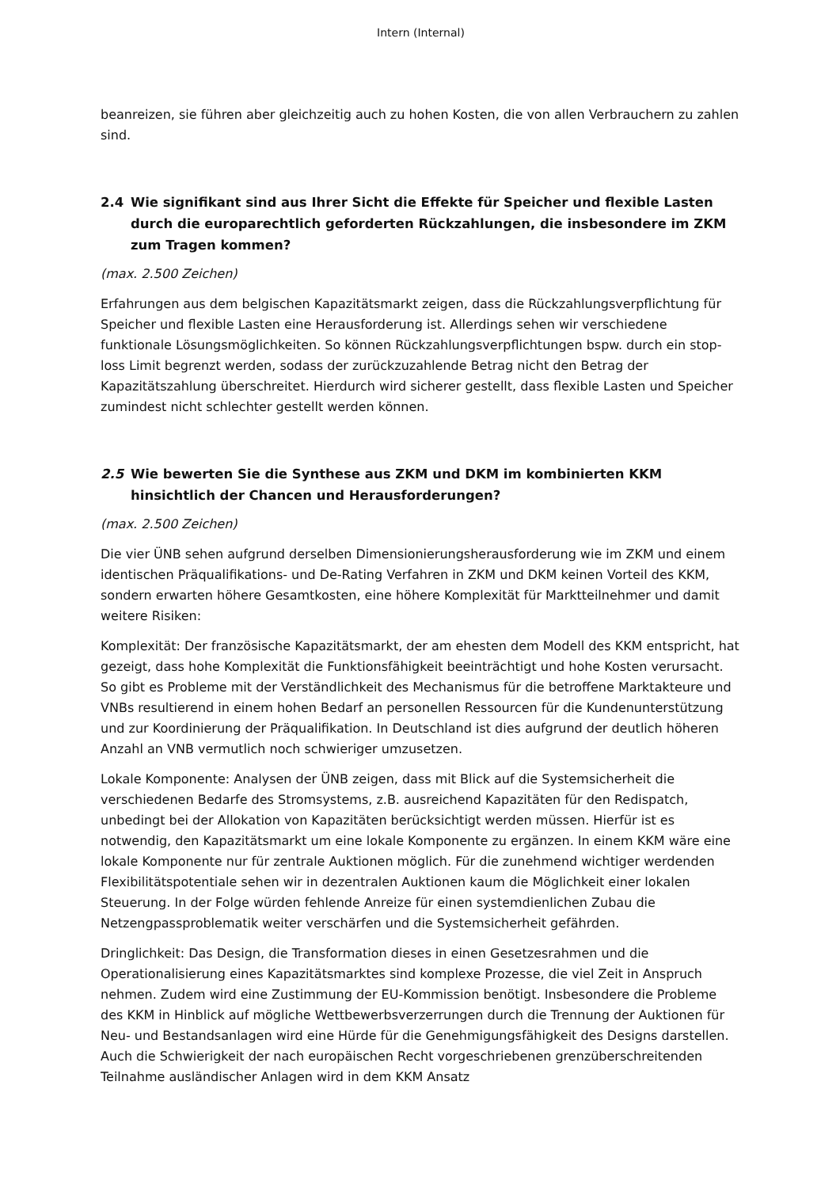Intern (Internal)
beanreizen, sie führen aber gleichzeitig auch zu hohen Kosten, die von allen Verbrauchern zu zahlen sind.
2.4 Wie signifikant sind aus Ihrer Sicht die Effekte für Speicher und flexible Lasten durch die europarechtlich geforderten Rückzahlungen, die insbesondere im ZKM zum Tragen kommen?
(max. 2.500 Zeichen)
Erfahrungen aus dem belgischen Kapazitätsmarkt zeigen, dass die Rückzahlungsverpflichtung für Speicher und flexible Lasten eine Herausforderung ist. Allerdings sehen wir verschiedene funktionale Lösungsmöglichkeiten. So können Rückzahlungsverpflichtungen bspw. durch ein stop-loss Limit begrenzt werden, sodass der zurückzuzahlende Betrag nicht den Betrag der Kapazitätszahlung überschreitet. Hierdurch wird sicherer gestellt, dass flexible Lasten und Speicher zumindest nicht schlechter gestellt werden können.
2.5 Wie bewerten Sie die Synthese aus ZKM und DKM im kombinierten KKM hinsichtlich der Chancen und Herausforderungen?
(max. 2.500 Zeichen)
Die vier ÜNB sehen aufgrund derselben Dimensionierungsherausforderung wie im ZKM und einem identischen Präqualifikations- und De-Rating Verfahren in ZKM und DKM keinen Vorteil des KKM, sondern erwarten höhere Gesamtkosten, eine höhere Komplexität für Marktteilnehmer und damit weitere Risiken:
Komplexität: Der französische Kapazitätsmarkt, der am ehesten dem Modell des KKM entspricht, hat gezeigt, dass hohe Komplexität die Funktionsfähigkeit beeinträchtigt und hohe Kosten verursacht. So gibt es Probleme mit der Verständlichkeit des Mechanismus für die betroffene Marktakteure und VNBs resultierend in einem hohen Bedarf an personellen Ressourcen für die Kundenunterstützung und zur Koordinierung der Präqualifikation. In Deutschland ist dies aufgrund der deutlich höheren Anzahl an VNB vermutlich noch schwieriger umzusetzen.
Lokale Komponente: Analysen der ÜNB zeigen, dass mit Blick auf die Systemsicherheit die verschiedenen Bedarfe des Stromsystems, z.B. ausreichend Kapazitäten für den Redispatch, unbedingt bei der Allokation von Kapazitäten berücksichtigt werden müssen. Hierfür ist es notwendig, den Kapazitätsmarkt um eine lokale Komponente zu ergänzen. In einem KKM wäre eine lokale Komponente nur für zentrale Auktionen möglich. Für die zunehmend wichtiger werdenden Flexibilitätspotentiale sehen wir in dezentralen Auktionen kaum die Möglichkeit einer lokalen Steuerung. In der Folge würden fehlende Anreize für einen systemdienlichen Zubau die Netzengpassproblematik weiter verschärfen und die Systemsicherheit gefährden.
Dringlichkeit: Das Design, die Transformation dieses in einen Gesetzesrahmen und die Operationalisierung eines Kapazitätsmarktes sind komplexe Prozesse, die viel Zeit in Anspruch nehmen. Zudem wird eine Zustimmung der EU-Kommission benötigt. Insbesondere die Probleme des KKM in Hinblick auf mögliche Wettbewerbsverzerrungen durch die Trennung der Auktionen für Neu- und Bestandsanlagen wird eine Hürde für die Genehmigungsfähigkeit des Designs darstellen. Auch die Schwierigkeit der nach europäischen Recht vorgeschriebenen grenzüberschreitenden Teilnahme ausländischer Anlagen wird in dem KKM Ansatz